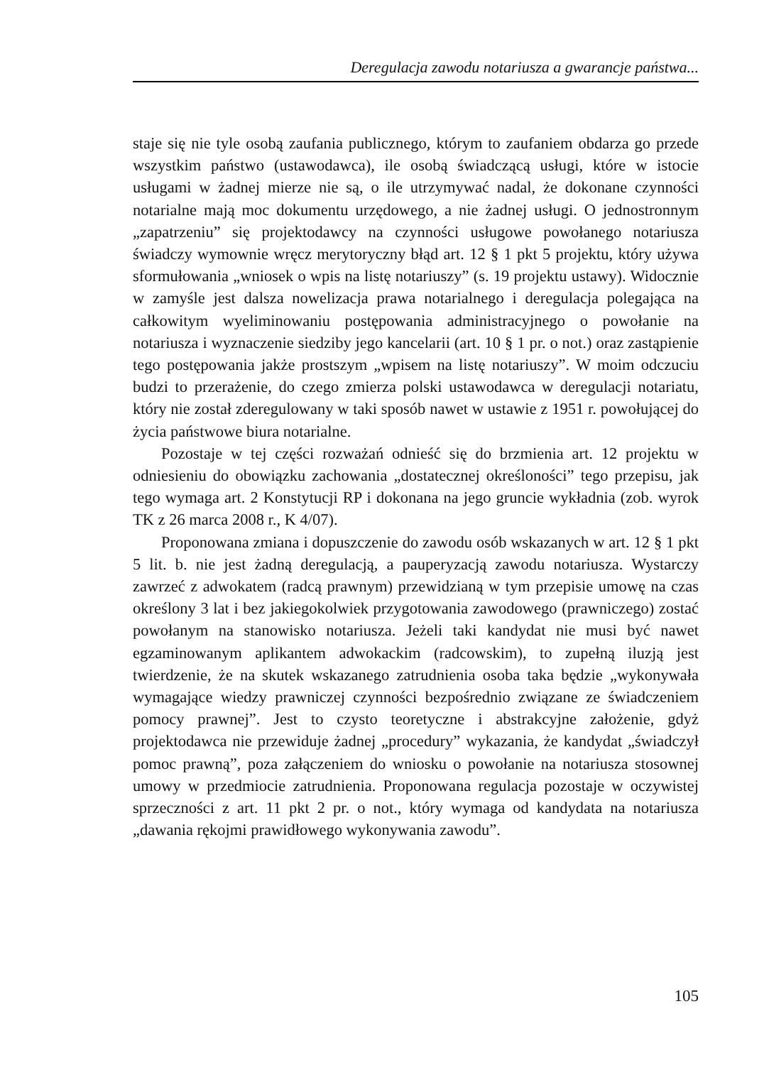Deregulacja zawodu notariusza a gwarancje państwa...
staje się nie tyle osobą zaufania publicznego, którym to zaufaniem obdarza go przede wszystkim państwo (ustawodawca), ile osobą świadczącą usługi, które w istocie usługami w żadnej mierze nie są, o ile utrzymywać nadal, że dokonane czynności notarialne mają moc dokumentu urzędowego, a nie żadnej usługi. O jednostronnym „zapatrzeniu” się projektodawcy na czynności usługowe powołanego notariusza świadczy wymownie wręcz merytoryczny błąd art. 12 § 1 pkt 5 projektu, który używa sformułowania „wniosek o wpis na listę notariuszy” (s. 19 projektu ustawy). Widocznie w zamyśle jest dalsza nowelizacja prawa notarialnego i deregulacja polegająca na całkowitym wyeliminowaniu postępowania administracyjnego o powołanie na notariusza i wyznaczenie siedziby jego kancelarii (art. 10 § 1 pr. o not.) oraz zastąpienie tego postępowania jakże prostszym „wpisem na listę notariuszy”. W moim odczuciu budzi to przerażenie, do czego zmierza polski ustawodawca w deregulacji notariatu, który nie został zderegulowany w taki sposób nawet w ustawie z 1951 r. powołującej do życia państwowe biura notarialne.
Pozostaje w tej części rozważań odnieść się do brzmienia art. 12 projektu w odniesieniu do obowiązku zachowania „dostatecznej określoności” tego przepisu, jak tego wymaga art. 2 Konstytucji RP i dokonana na jego gruncie wykładnia (zob. wyrok TK z 26 marca 2008 r., K 4/07).
Proponowana zmiana i dopuszczenie do zawodu osób wskazanych w art. 12 § 1 pkt 5 lit. b. nie jest żadną deregulacją, a pauperyzacją zawodu notariusza. Wystarczy zawrzeć z adwokatem (radcą prawnym) przewidzianą w tym przepisie umowę na czas określony 3 lat i bez jakiegokolwiek przygotowania zawodowego (prawniczego) zostać powołanym na stanowisko notariusza. Jeżeli taki kandydat nie musi być nawet egzaminowanym aplikantem adwokackim (radcowskim), to zupełną iluzją jest twierdzenie, że na skutek wskazanego zatrudnienia osoba taka będzie „wykonywała wymagające wiedzy prawniczej czynności bezpośrednio związane ze świadczeniem pomocy prawnej”. Jest to czysto teoretyczne i abstrakcyjne założenie, gdyż projektodawca nie przewiduje żadnej „procedury” wykazania, że kandydat „świadczył pomoc prawną”, poza załączeniem do wniosku o powołanie na notariusza stosownej umowy w przedmiocie zatrudnienia. Proponowana regulacja pozostaje w oczywistej sprzeczności z art. 11 pkt 2 pr. o not., który wymaga od kandydata na notariusza „dawania rękojmi prawidłowego wykonywania zawodu”.
105